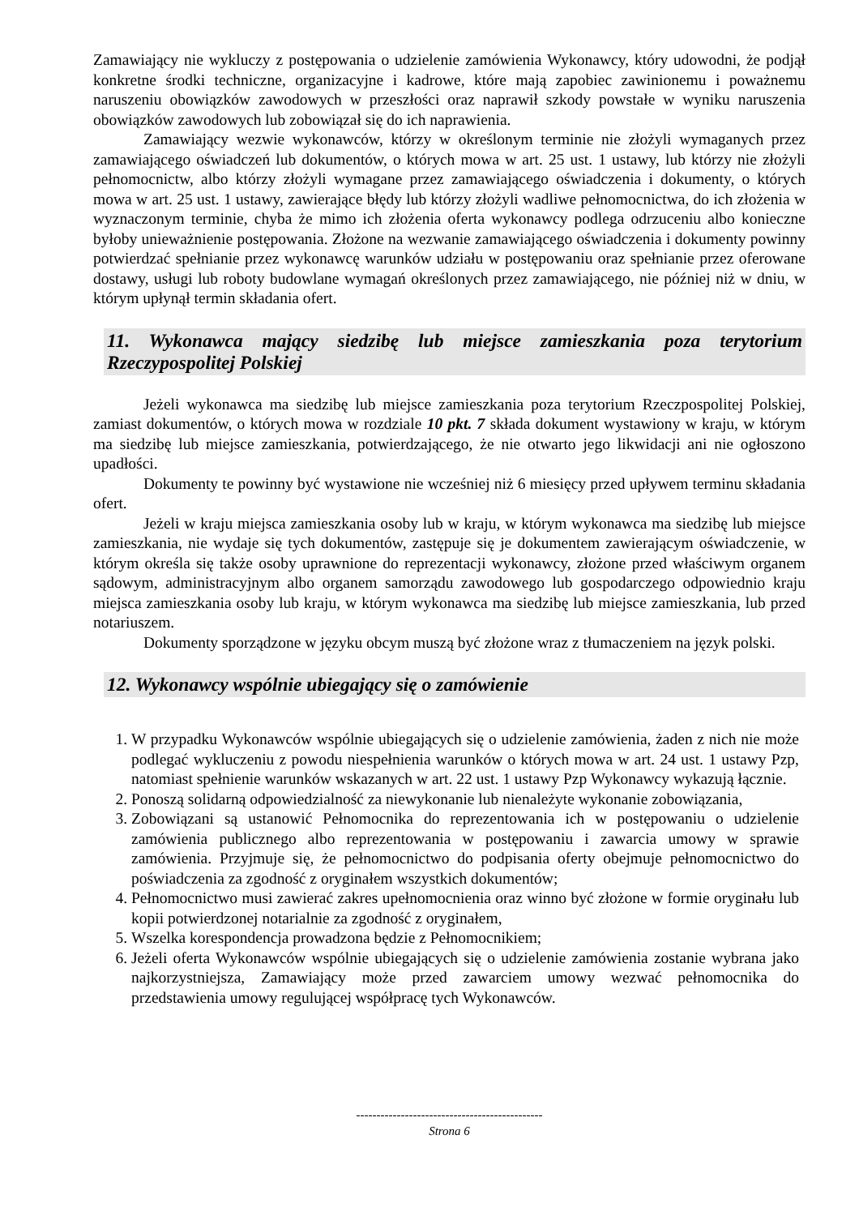Zamawiający nie wykluczy z postępowania o udzielenie zamówienia Wykonawcy, który udowodni, że podjął konkretne środki techniczne, organizacyjne i kadrowe, które mają zapobiec zawinionemu i poważnemu naruszeniu obowiązków zawodowych w przeszłości oraz naprawił szkody powstałe w wyniku naruszenia obowiązków zawodowych lub zobowiązał się do ich naprawienia.
Zamawiający wezwie wykonawców, którzy w określonym terminie nie złożyli wymaganych przez zamawiającego oświadczeń lub dokumentów, o których mowa w art. 25 ust. 1 ustawy, lub którzy nie złożyli pełnomocnictw, albo którzy złożyli wymagane przez zamawiającego oświadczenia i dokumenty, o których mowa w art. 25 ust. 1 ustawy, zawierające błędy lub którzy złożyli wadliwe pełnomocnictwa, do ich złożenia w wyznaczonym terminie, chyba że mimo ich złożenia oferta wykonawcy podlega odrzuceniu albo konieczne byłoby unieważnienie postępowania. Złożone na wezwanie zamawiającego oświadczenia i dokumenty powinny potwierdzać spełnianie przez wykonawcę warunków udziału w postępowaniu oraz spełnianie przez oferowane dostawy, usługi lub roboty budowlane wymagań określonych przez zamawiającego, nie później niż w dniu, w którym upłynął termin składania ofert.
11. Wykonawca mający siedzibę lub miejsce zamieszkania poza terytorium Rzeczypospolitej Polskiej
Jeżeli wykonawca ma siedzibę lub miejsce zamieszkania poza terytorium Rzeczpospolitej Polskiej, zamiast dokumentów, o których mowa w rozdziale 10 pkt. 7 składa dokument wystawiony w kraju, w którym ma siedzibę lub miejsce zamieszkania, potwierdzającego, że nie otwarto jego likwidacji ani nie ogłoszono upadłości.
Dokumenty te powinny być wystawione nie wcześniej niż 6 miesięcy przed upływem terminu składania ofert.
Jeżeli w kraju miejsca zamieszkania osoby lub w kraju, w którym wykonawca ma siedzibę lub miejsce zamieszkania, nie wydaje się tych dokumentów, zastępuje się je dokumentem zawierającym oświadczenie, w którym określa się także osoby uprawnione do reprezentacji wykonawcy, złożone przed właściwym organem sądowym, administracyjnym albo organem samorządu zawodowego lub gospodarczego odpowiednio kraju miejsca zamieszkania osoby lub kraju, w którym wykonawca ma siedzibę lub miejsce zamieszkania, lub przed notariuszem.
Dokumenty sporządzone w języku obcym muszą być złożone wraz z tłumaczeniem na język polski.
12. Wykonawcy wspólnie ubiegający się o zamówienie
1. W przypadku Wykonawców wspólnie ubiegających się o udzielenie zamówienia, żaden z nich nie może podlegać wykluczeniu z powodu niespełnienia warunków o których mowa w art. 24 ust. 1 ustawy Pzp, natomiast spełnienie warunków wskazanych w art. 22 ust. 1 ustawy Pzp Wykonawcy wykazują łącznie.
2. Ponoszą solidarną odpowiedzialność za niewykonanie lub nienależyte wykonanie zobowiązania,
3. Zobowiązani są ustanowić Pełnomocnika do reprezentowania ich w postępowaniu o udzielenie zamówienia publicznego albo reprezentowania w postępowaniu i zawarcia umowy w sprawie zamówienia. Przyjmuje się, że pełnomocnictwo do podpisania oferty obejmuje pełnomocnictwo do poświadczenia za zgodność z oryginałem wszystkich dokumentów;
4. Pełnomocnictwo musi zawierać zakres upełnomocnienia oraz winno być złożone w formie oryginału lub kopii potwierdzonej notarialnie za zgodność z oryginałem,
5. Wszelka korespondencja prowadzona będzie z Pełnomocnikiem;
6. Jeżeli oferta Wykonawców wspólnie ubiegających się o udzielenie zamówienia zostanie wybrana jako najkorzystniejsza, Zamawiający może przed zawarciem umowy wezwać pełnomocnika do przedstawienia umowy regulującej współpracę tych Wykonawców.
----------------------------------------------
Strona 6